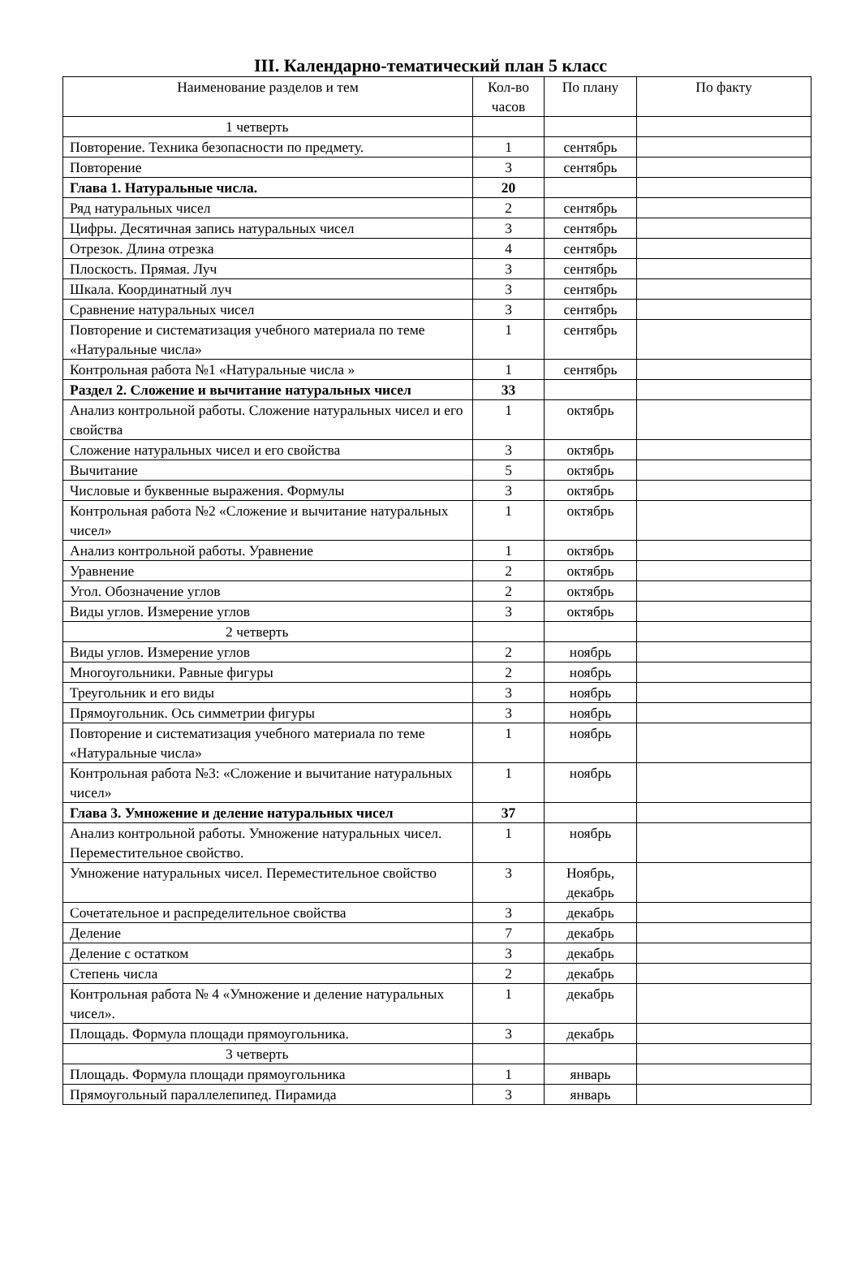III. Календарно-тематический план 5 класс
| Наименование разделов и тем | Кол-во часов | По плану | По факту |
| --- | --- | --- | --- |
| 1 четверть | | | |
| Повторение. Техника безопасности по предмету. | 1 | сентябрь | |
| Повторение | 3 | сентябрь | |
| Глава 1. Натуральные числа. | 20 | | |
| Ряд натуральных чисел | 2 | сентябрь | |
| Цифры. Десятичная запись натуральных чисел | 3 | сентябрь | |
| Отрезок. Длина отрезка | 4 | сентябрь | |
| Плоскость. Прямая. Луч | 3 | сентябрь | |
| Шкала. Координатный луч | 3 | сентябрь | |
| Сравнение натуральных чисел | 3 | сентябрь | |
| Повторение и систематизация учебного материала по теме «Натуральные числа» | 1 | сентябрь | |
| Контрольная работа №1 «Натуральные числа » | 1 | сентябрь | |
| Раздел 2. Сложение и вычитание натуральных чисел | 33 | | |
| Анализ контрольной работы. Сложение натуральных чисел и его свойства | 1 | октябрь | |
| Сложение натуральных чисел и его свойства | 3 | октябрь | |
| Вычитание | 5 | октябрь | |
| Числовые и буквенные выражения. Формулы | 3 | октябрь | |
| Контрольная работа №2 «Сложение и вычитание натуральных чисел» | 1 | октябрь | |
| Анализ контрольной работы. Уравнение | 1 | октябрь | |
| Уравнение | 2 | октябрь | |
| Угол. Обозначение углов | 2 | октябрь | |
| Виды углов. Измерение углов | 3 | октябрь | |
| 2 четверть | | | |
| Виды углов. Измерение углов | 2 | ноябрь | |
| Многоугольники. Равные фигуры | 2 | ноябрь | |
| Треугольник и его виды | 3 | ноябрь | |
| Прямоугольник. Ось симметрии фигуры | 3 | ноябрь | |
| Повторение и систематизация учебного материала по теме «Натуральные числа» | 1 | ноябрь | |
| Контрольная работа №3: «Сложение и вычитание натуральных чисел» | 1 | ноябрь | |
| Глава 3. Умножение и деление натуральных чисел | 37 | | |
| Анализ контрольной работы. Умножение натуральных чисел. Переместительное свойство. | 1 | ноябрь | |
| Умножение натуральных чисел. Переместительное свойство | 3 | Ноябрь, декабрь | |
| Сочетательное и распределительное свойства | 3 | декабрь | |
| Деление | 7 | декабрь | |
| Деление с остатком | 3 | декабрь | |
| Степень числа | 2 | декабрь | |
| Контрольная работа № 4 «Умножение и деление натуральных чисел». | 1 | декабрь | |
| Площадь. Формула площади прямоугольника. | 3 | декабрь | |
| 3 четверть | | | |
| Площадь. Формула площади прямоугольника | 1 | январь | |
| Прямоугольный параллелепипед. Пирамида | 3 | январь | |